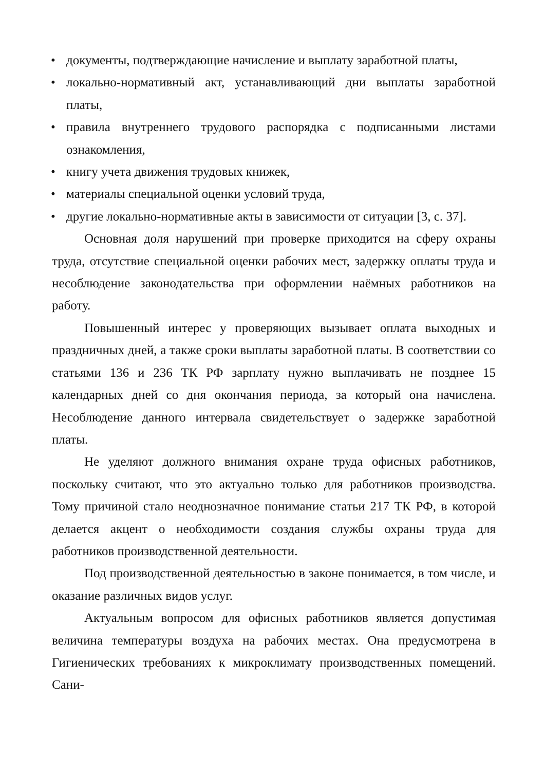• документы, подтверждающие начисление и выплату заработной платы,
• локально-нормативный акт, устанавливающий дни выплаты заработной платы,
• правила внутреннего трудового распорядка с подписанными листами ознакомления,
• книгу учета движения трудовых книжек,
• материалы специальной оценки условий труда,
• другие локально-нормативные акты в зависимости от ситуации [3, с. 37].
Основная доля нарушений при проверке приходится на сферу охраны труда, отсутствие специальной оценки рабочих мест, задержку оплаты труда и несоблюдение законодательства при оформлении наёмных работников на работу.
Повышенный интерес у проверяющих вызывает оплата выходных и праздничных дней, а также сроки выплаты заработной платы. В соответствии со статьями 136 и 236 ТК РФ зарплату нужно выплачивать не позднее 15 календарных дней со дня окончания периода, за который она начислена. Несоблюдение данного интервала свидетельствует о задержке заработной платы.
Не уделяют должного внимания охране труда офисных работников, поскольку считают, что это актуально только для работников производства. Тому причиной стало неоднозначное понимание статьи 217 ТК РФ, в которой делается акцент о необходимости создания службы охраны труда для работников производственной деятельности.
Под производственной деятельностью в законе понимается, в том числе, и оказание различных видов услуг.
Актуальным вопросом для офисных работников является допустимая величина температуры воздуха на рабочих местах. Она предусмотрена в Гигиенических требованиях к микроклимату производственных помещений. Сани-